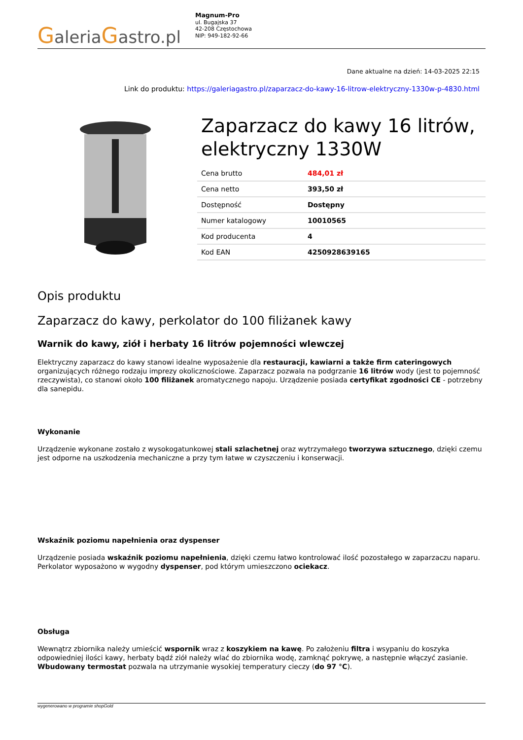GaleriaGastro.pl
Magnum-Pro
ul. Bugajska 37
42-208 Częstochowa
NIP: 949-182-92-66
Dane aktualne na dzień: 14-03-2025 22:15
Link do produktu: https://galeriagastro.pl/zaparzacz-do-kawy-16-litrow-elektryczny-1330w-p-4830.html
Zaparzacz do kawy 16 litrów, elektryczny 1330W
| Cena brutto | 484,01 zł |
| Cena netto | 393,50 zł |
| Dostępność | Dostępny |
| Numer katalogowy | 10010565 |
| Kod producenta | 4 |
| Kod EAN | 4250928639165 |
Opis produktu
Zaparzacz do kawy, perkolator do 100 filiżanek kawy
Warnik do kawy, ziół i herbaty 16 litrów pojemności wlewczej
Elektryczny zaparzacz do kawy stanowi idealne wyposażenie dla restauracji, kawiarni a także firm cateringowych organizujących różnego rodzaju imprezy okolicznościowe. Zaparzacz pozwala na podgrzanie 16 litrów wody (jest to pojemność rzeczywista), co stanowi około 100 filiżanek aromatycznego napoju. Urządzenie posiada certyfikat zgodności CE - potrzebny dla sanepidu.
Wykonanie
Urządzenie wykonane zostało z wysokogatunkowej stali szlachetnej oraz wytrzymałego tworzywa sztucznego, dzięki czemu jest odporne na uszkodzenia mechaniczne a przy tym łatwe w czyszczeniu i konserwacji.
Wskaźnik poziomu napełnienia oraz dyspenser
Urządzenie posiada wskaźnik poziomu napełnienia, dzięki czemu łatwo kontrolować ilość pozostałego w zaparzaczu naparu.
Perkolator wyposażono w wygodny dyspenser, pod którym umieszczono ociekacz.
Obsługa
Wewnątrz zbiornika należy umieścić wspornik wraz z koszykiem na kawę. Po założeniu filtra i wsypaniu do koszyka odpowiedniej ilości kawy, herbaty bądź ziół należy wlać do zbiornika wodę, zamknąć pokrywę, a następnie włączyć zasianie. Wbudowany termostat pozwala na utrzymanie wysokiej temperatury cieczy (do 97 °C).
wygenerowano w programie shopGold